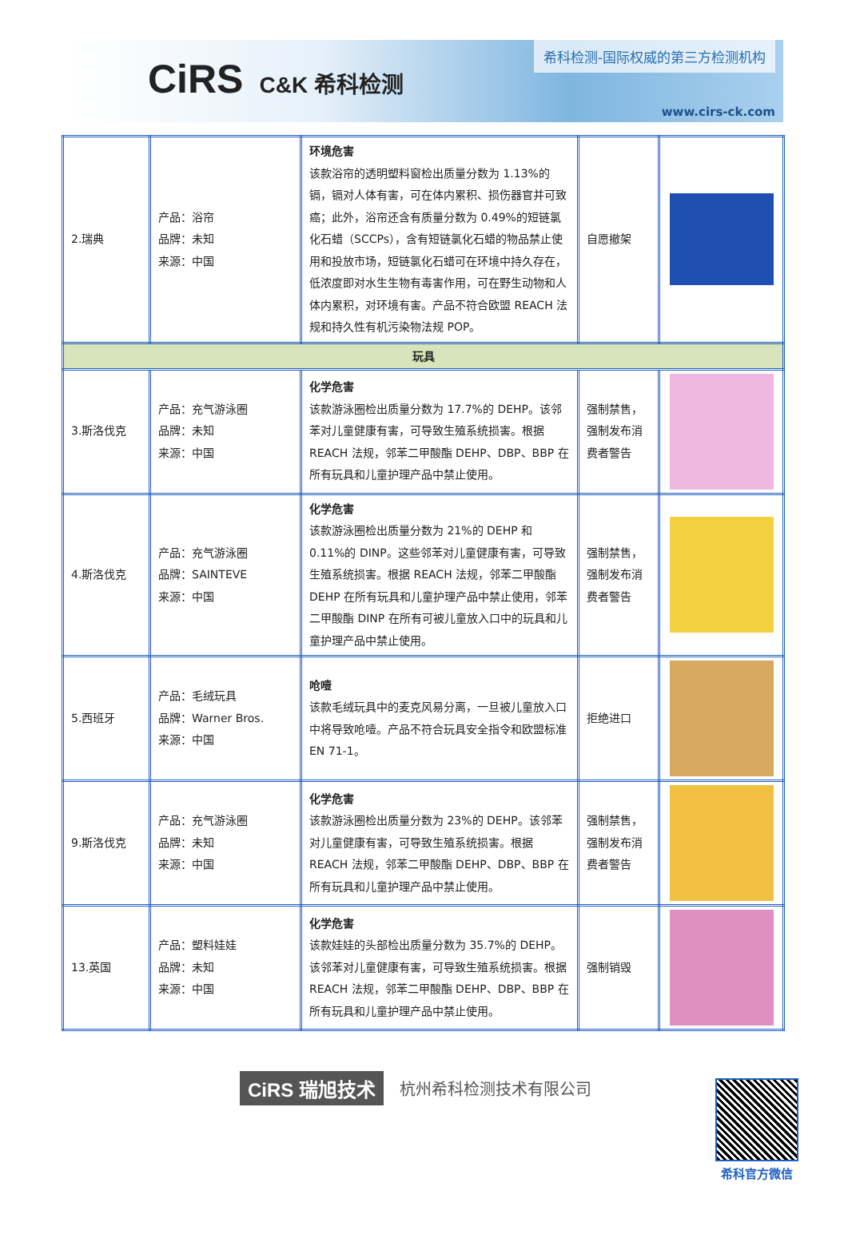CiRS C&K 希科检测
希科检测-国际权威的第三方检测机构
www.cirs-ck.com
| 2.瑞典 | 产品：浴帘 品牌：未知 来源：中国 | 环境危害 该款浴帘的透明塑料窗检出质量分数为 1.13%的镉，镉对人体有害，可在体内累积、损伤器官并可致癌；此外，浴帘还含有质量分数为 0.49%的短链氯化石蜡（SCCPs），含有短链氯化石蜡的物品禁止使用和投放市场，短链氯化石蜡可在环境中持久存在，低浓度即对水生生物有毒害作用，可在野生动物和人体内累积，对环境有害。产品不符合欧盟 REACH 法规和持久性有机污染物法规 POP。 | 自愿撤架 | |
| 玩具 | | | | |
| 3.斯洛伐克 | 产品：充气游泳圈 品牌：未知 来源：中国 | 化学危害 该款游泳圈检出质量分数为 17.7%的 DEHP。该邻苯对儿童健康有害，可导致生殖系统损害。根据 REACH 法规，邻苯二甲酸酯 DEHP、DBP、BBP 在所有玩具和儿童护理产品中禁止使用。 | 强制禁售，强制发布消费者警告 | |
| 4.斯洛伐克 | 产品：充气游泳圈 品牌：SAINTEVE 来源：中国 | 化学危害 该款游泳圈检出质量分数为 21%的 DEHP 和 0.11%的 DINP。这些邻苯对儿童健康有害，可导致生殖系统损害。根据 REACH 法规，邻苯二甲酸酯 DEHP 在所有玩具和儿童护理产品中禁止使用，邻苯二甲酸酯 DINP 在所有可被儿童放入口中的玩具和儿童护理产品中禁止使用。 | 强制禁售，强制发布消费者警告 | |
| 5.西班牙 | 产品：毛绒玩具 品牌：Warner Bros. 来源：中国 | 呛噎 该款毛绒玩具中的麦克风易分离，一旦被儿童放入口中将导致呛噎。产品不符合玩具安全指令和欧盟标准 EN 71-1。 | 拒绝进口 | |
| 9.斯洛伐克 | 产品：充气游泳圈 品牌：未知 来源：中国 | 化学危害 该款游泳圈检出质量分数为 23%的 DEHP。该邻苯对儿童健康有害，可导致生殖系统损害。根据 REACH 法规，邻苯二甲酸酯 DEHP、DBP、BBP 在所有玩具和儿童护理产品中禁止使用。 | 强制禁售，强制发布消费者警告 | |
| 13.英国 | 产品：塑料娃娃 品牌：未知 来源：中国 | 化学危害 该款娃娃的头部检出质量分数为 35.7%的 DEHP。该邻苯对儿童健康有害，可导致生殖系统损害。根据 REACH 法规，邻苯二甲酸酯 DEHP、DBP、BBP 在所有玩具和儿童护理产品中禁止使用。 | 强制销毁 | |
CiRS 瑞旭技术 杭州希科检测技术有限公司
希科官方微信